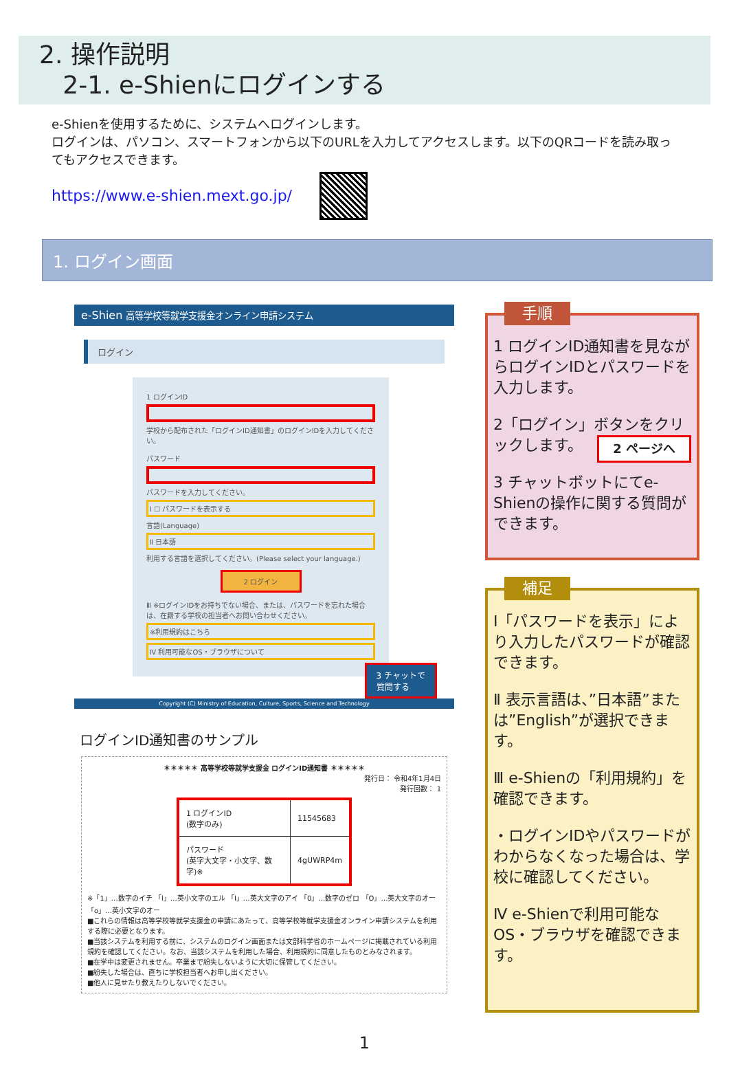2. 操作説明
2-1. e-Shienにログインする
e-Shienを使用するために、システムへログインします。
ログインは、パソコン、スマートフォンから以下のURLを入力してアクセスします。以下のQRコードを読み取ってもアクセスできます。
https://www.e-shien.mext.go.jp/
1. ログイン画面
e-Shien 高等学校等就学支援金オンライン申請システム
ログイン
1 ログインID
学校から配布された「ログインID通知書」のログインIDを入力してください。
パスワード
パスワードを入力してください。
Ⅰ ☐ パスワードを表示する
言語(Language)
Ⅱ 日本語
利用する言語を選択してください。(Please select your language.)
2 ログイン
Ⅲ ※ログインIDをお持ちでない場合、または、パスワードを忘れた場合は、在籍する学校の担当者へお問い合わせください。
※利用規約はこちら
Ⅳ 利用可能なOS・ブラウザについて
3 チャットで
質問する
Copyright (C) Ministry of Education, Culture, Sports, Science and Technology
ログインID通知書のサンプル
＊＊＊＊＊ 高等学校等就学支援金 ログインID通知書 ＊＊＊＊＊
発行日： 令和4年1月4日
発行回数： 1
| 1 ログインID (数字のみ) | 11545683 |
| パスワード (英字大文字・小文字、数字)※ | 4gUWRP4m |
※「1」…数字のイチ 「l」…英小文字のエル 「I」…英大文字のアイ 「0」…数字のゼロ 「O」…英大文字のオー 「o」…英小文字のオー
■これらの情報は高等学校等就学支援金の申請にあたって、高等学校等就学支援金オンライン申請システムを利用する際に必要となります。
■当該システムを利用する前に、システムのログイン画面または文部科学省のホームページに掲載されている利用規約を確認してください。なお、当該システムを利用した場合、利用規約に同意したものとみなされます。
■在学中は変更されません。卒業まで紛失しないように大切に保管してください。
■紛失した場合は、直ちに学校担当者へお申し出ください。
■他人に見せたり教えたりしないでください。
手順
1 ログインID通知書を見ながらログインIDとパスワードを入力します。
2「ログイン」ボタンをクリックします。 2 ページへ
3 チャットボットにてe-Shienの操作に関する質問ができます。
補足
Ⅰ「パスワードを表示」により入力したパスワードが確認できます。
Ⅱ 表示言語は、”日本語”または”English”が選択できます。
Ⅲ e-Shienの「利用規約」を確認できます。
・ログインIDやパスワードがわからなくなった場合は、学校に確認してください。
Ⅳ e-Shienで利用可能なOS・ブラウザを確認できます。
1